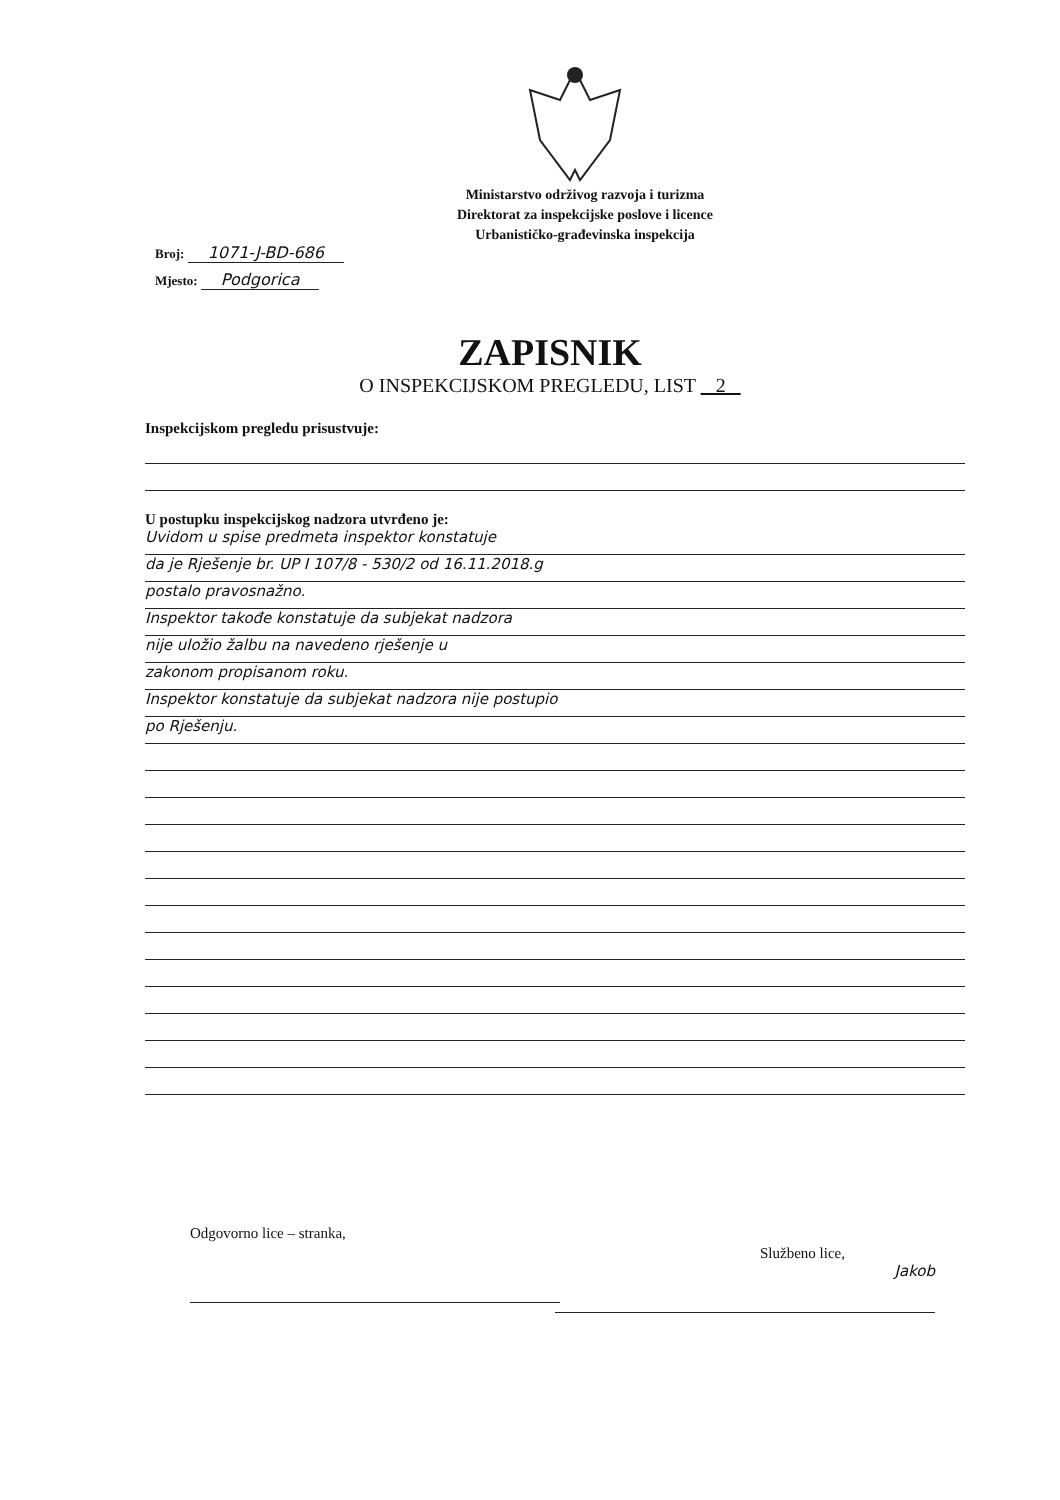Ministarstvo održivog razvoja i turizma
Direktorat za inspekcijske poslove i licence
Urbanističko-građevinska inspekcija
Broj: 1071-J-BD-686
Mjesto: Podgorica
ZAPISNIK
O INSPEKCIJSKOM PREGLEDU, LIST 2
Inspekcijskom pregledu prisustvuje:
U postupku inspekcijskog nadzora utvrđeno je:
Uvidom u spise predmeta inspektor konstatuje
da je Rješenje br. UP I 107/8 - 530/2 od 16.11.2018.g
postalo pravosnažno.
Inspektor takođe konstatuje da subjekat nadzora
nije uložio žalbu na navedeno rješenje u
zakonom propisanom roku.
Inspektor konstatuje da subjekat nadzora nije postupio
po Rješenju.
Odgovorno lice – stranka,
Službeno lice,
Jakob